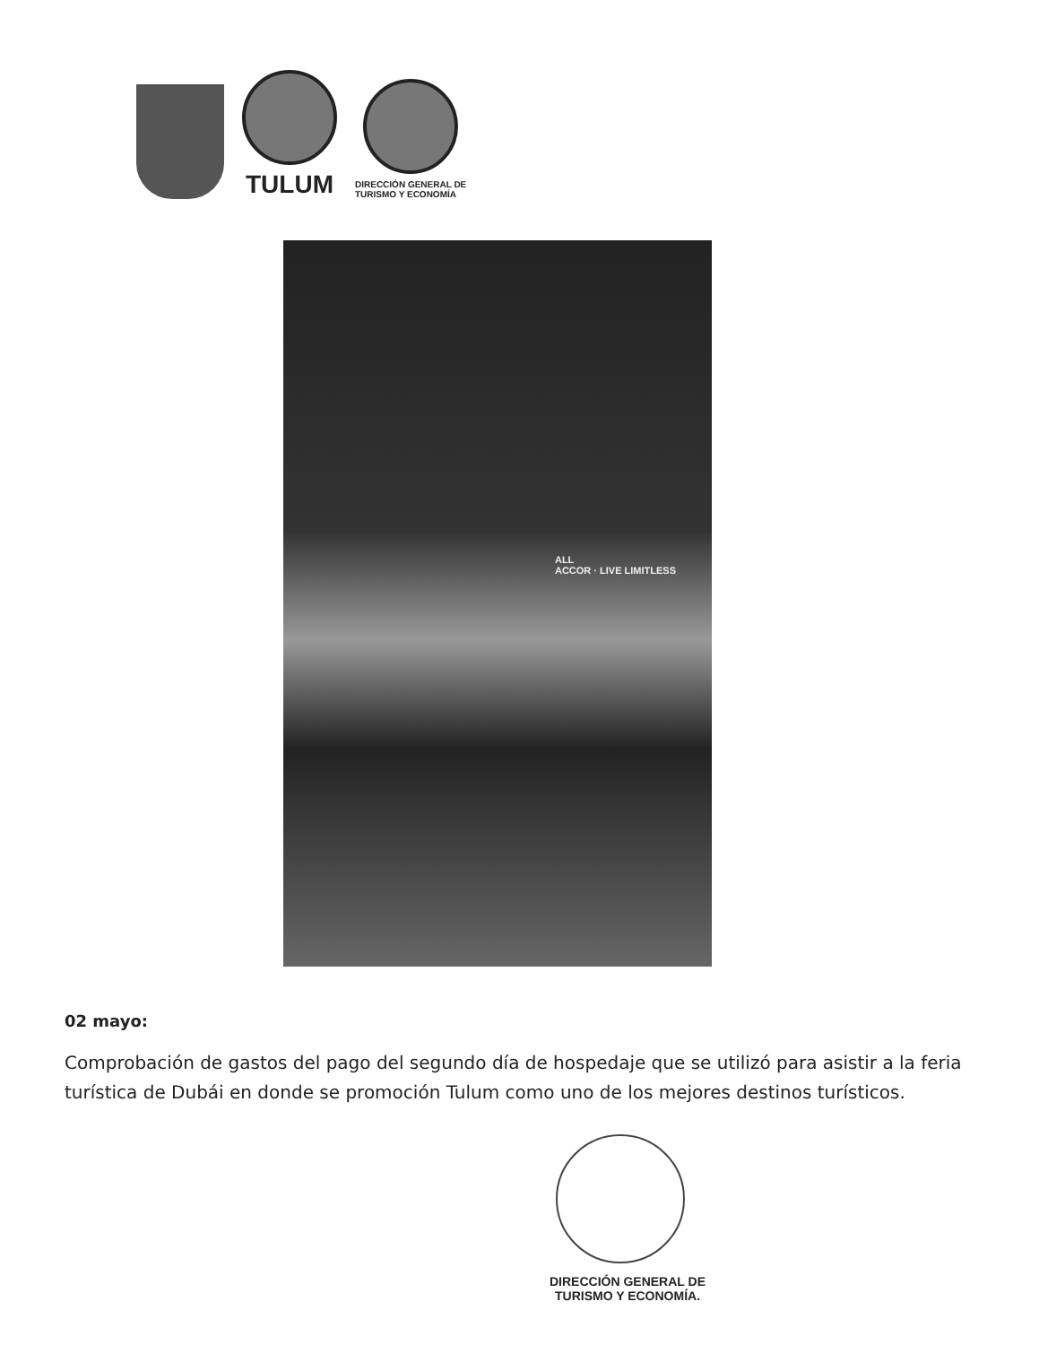TULUM
DIRECCIÓN GENERAL DE
TURISMO Y ECONOMÍA
ALL
ACCOR · LIVE LIMITLESS
02 mayo:
Comprobación de gastos del pago del segundo día de hospedaje que se utilizó para asistir a la feria turística de Dubái en donde se promoción Tulum como uno de los mejores destinos turísticos.
DIRECCIÓN GENERAL DE
TURISMO Y ECONOMÍA.